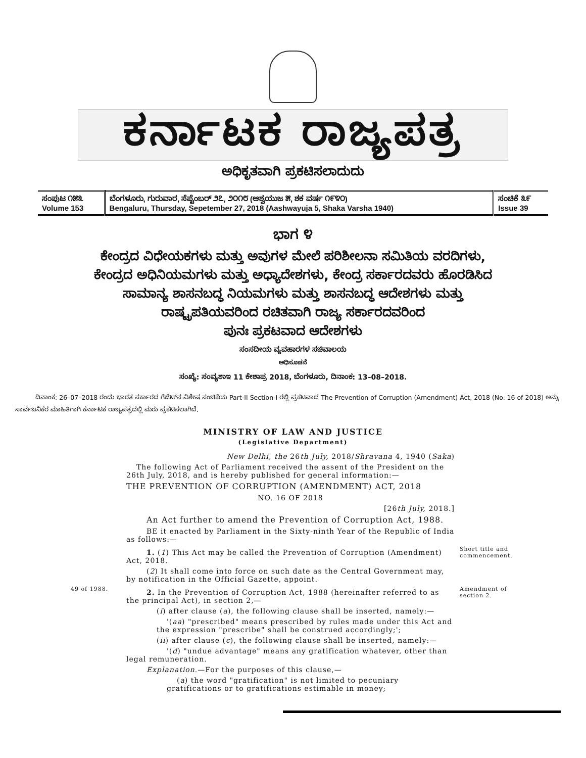ಕರ್ನಾಟಕ ರಾಜ್ಯಪತ್ರ
ಅಧಿಕೃತವಾಗಿ ಪ್ರಕಟಿಸಲಾದುದು
| ಸಂಪುಟ ೧೫೩ Volume 153 | ಬೆಂಗಳೂರು, ಗುರುವಾರ, ಸೆಪ್ಟೆಂಬರ್ ೨೭, ೨೦೧೮ (ಆಶ್ವಯುಜ ೫, ಶಕ ವರ್ಷ ೧೯೪೦) Bengaluru, Thursday, Sepetember 27, 2018 (Aashwayuja 5, Shaka Varsha 1940) | ಸಂಚಿಕೆ ೩೯ Issue 39 |
ಭಾಗ ೪
ಕೇಂದ್ರದ ವಿಧೇಯಕಗಳು ಮತ್ತು ಅವುಗಳ ಮೇಲೆ ಪರಿಶೀಲನಾ ಸಮಿತಿಯ ವರದಿಗಳು,
ಕೇಂದ್ರದ ಅಧಿನಿಯಮಗಳು ಮತ್ತು ಅಧ್ಯಾದೇಶಗಳು, ಕೇಂದ್ರ ಸರ್ಕಾರದವರು ಹೊರಡಿಸಿದ
ಸಾಮಾನ್ಯ ಶಾಸನಬದ್ಧ ನಿಯಮಗಳು ಮತ್ತು ಶಾಸನಬದ್ಧ ಆದೇಶಗಳು ಮತ್ತು
ರಾಷ್ಟ್ರಪತಿಯವರಿಂದ ರಚಿತವಾಗಿ ರಾಜ್ಯ ಸರ್ಕಾರದವರಿಂದ
ಪುನಃ ಪ್ರಕಟವಾದ ಆದೇಶಗಳು
ಸಂಸದೀಯ ವ್ಯವಹಾರಗಳ ಸಚಿವಾಲಯ
ಅಧಿಸೂಚನೆ
ಸಂಖ್ಯೆ: ಸಂವ್ಯಶಾಇ 11 ಕೇಶಾಪ್ರ 2018, ಬೆಂಗಳೂರು, ದಿನಾಂಕ: 13–08–2018.
ದಿನಾಂಕ: 26–07–2018 ರಂದು ಭಾರತ ಸರ್ಕಾರದ ಗೆಜೆಟ್‌ನ ವಿಶೇಷ ಸಂಚಿಕೆಯ Part-II Section-I ರಲ್ಲಿ ಪ್ರಕಟವಾದ The Prevention of Corruption (Amendment) Act, 2018 (No. 16 of 2018) ಅನ್ನು ಸಾರ್ವಜನಿಕರ ಮಾಹಿತಿಗಾಗಿ ಕರ್ನಾಟಕ ರಾಜ್ಯಪತ್ರದಲ್ಲಿ ಮರು ಪ್ರಕಟಿಸಲಾಗಿದೆ.
MINISTRY OF LAW AND JUSTICE
(Legislative Department)
New Delhi, the 26th July, 2018/Shravana 4, 1940 (Saka)
The following Act of Parliament received the assent of the President on the 26th July, 2018, and is hereby published for general information:—
THE PREVENTION OF CORRUPTION (AMENDMENT) ACT, 2018
NO. 16 OF 2018
[26th July, 2018.]
An Act further to amend the Prevention of Corruption Act, 1988.
BE it enacted by Parliament in the Sixty-ninth Year of the Republic of India as follows:—
1. (1) This Act may be called the Prevention of Corruption (Amendment) Act, 2018.
(2) It shall come into force on such date as the Central Government may, by notification in the Official Gazette, appoint.
Short title and commencement.
49 of 1988.
2. In the Prevention of Corruption Act, 1988 (hereinafter referred to as the principal Act), in section 2,—
(i) after clause (a), the following clause shall be inserted, namely:—
'(aa) "prescribed" means prescribed by rules made under this Act and the expression "prescribe" shall be construed accordingly;';
(ii) after clause (c), the following clause shall be inserted, namely:—
'(d) "undue advantage" means any gratification whatever, other than legal remuneration.
Explanation.—For the purposes of this clause,—
(a) the word "gratification" is not limited to pecuniary gratifications or to gratifications estimable in money;
Amendment of section 2.